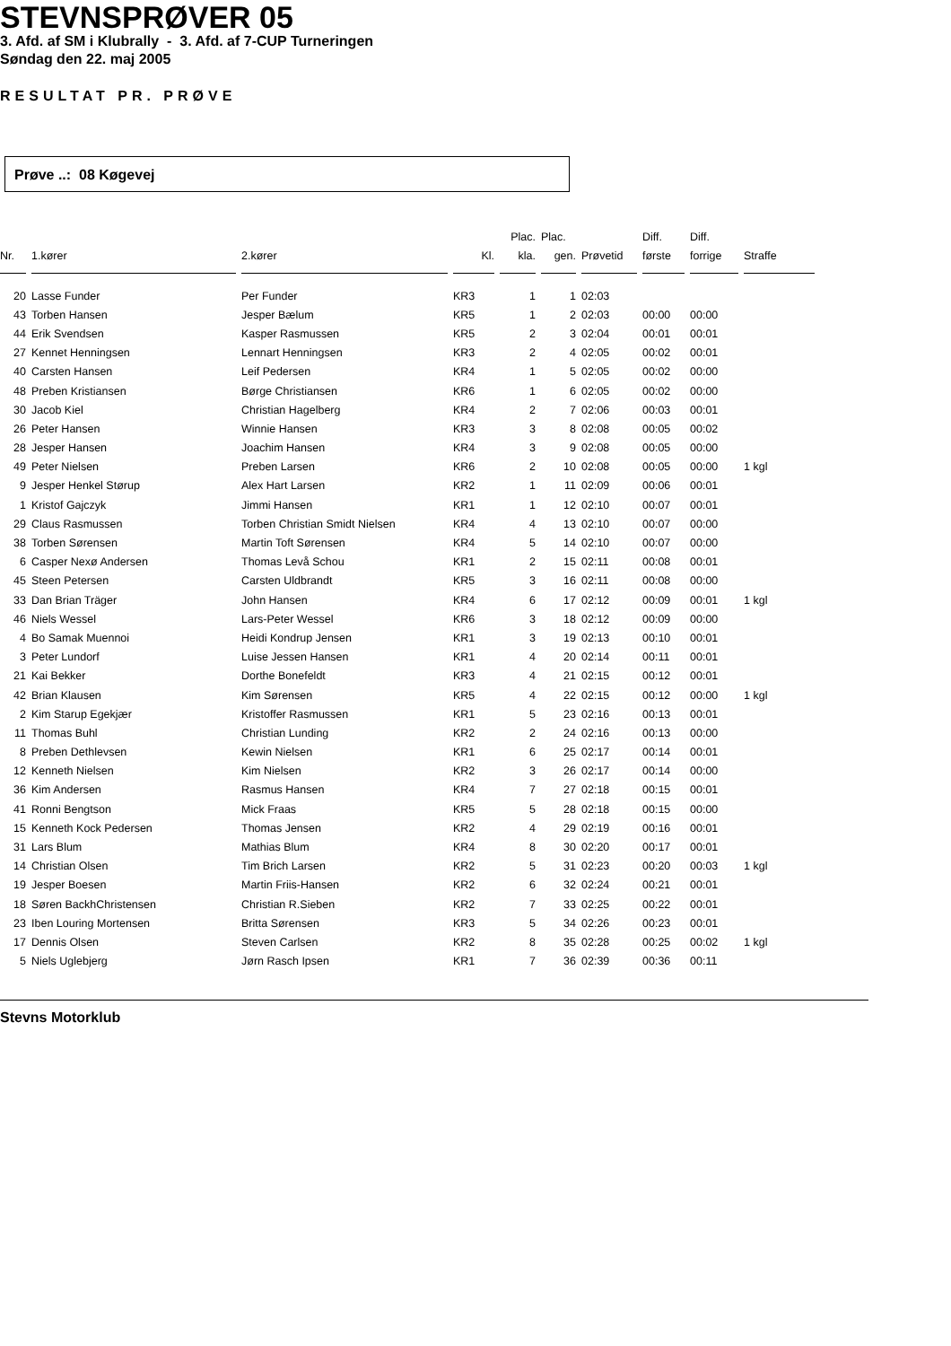STEVNSPRØVER 05
3. Afd. af SM i Klubrally - 3. Afd. af 7-CUP Turneringen
Søndag den 22. maj 2005
RESULTAT PR. PRØVE
Prøve ..: 08 Køgevej
| | | | | Plac. | Plac. | | Diff. | Diff. | |
| --- | --- | --- | --- | --- | --- | --- | --- | --- | --- |
| Nr. | 1.kører | 2.kører | Kl. | kla. | gen. | Prøvetid | første | forrige | Straffe |
| 20 | Lasse Funder | Per Funder | KR3 | 1 | 1 | 02:03 | | | |
| 43 | Torben Hansen | Jesper Bælum | KR5 | 1 | 2 | 02:03 | 00:00 | 00:00 | |
| 44 | Erik Svendsen | Kasper Rasmussen | KR5 | 2 | 3 | 02:04 | 00:01 | 00:01 | |
| 27 | Kennet Henningsen | Lennart Henningsen | KR3 | 2 | 4 | 02:05 | 00:02 | 00:01 | |
| 40 | Carsten Hansen | Leif Pedersen | KR4 | 1 | 5 | 02:05 | 00:02 | 00:00 | |
| 48 | Preben Kristiansen | Børge Christiansen | KR6 | 1 | 6 | 02:05 | 00:02 | 00:00 | |
| 30 | Jacob Kiel | Christian Hagelberg | KR4 | 2 | 7 | 02:06 | 00:03 | 00:01 | |
| 26 | Peter Hansen | Winnie Hansen | KR3 | 3 | 8 | 02:08 | 00:05 | 00:02 | |
| 28 | Jesper Hansen | Joachim Hansen | KR4 | 3 | 9 | 02:08 | 00:05 | 00:00 | |
| 49 | Peter Nielsen | Preben Larsen | KR6 | 2 | 10 | 02:08 | 00:05 | 00:00 | 1 kgl |
| 9 | Jesper Henkel Størup | Alex Hart Larsen | KR2 | 1 | 11 | 02:09 | 00:06 | 00:01 | |
| 1 | Kristof Gajczyk | Jimmi Hansen | KR1 | 1 | 12 | 02:10 | 00:07 | 00:01 | |
| 29 | Claus Rasmussen | Torben Christian Smidt Nielsen | KR4 | 4 | 13 | 02:10 | 00:07 | 00:00 | |
| 38 | Torben Sørensen | Martin Toft Sørensen | KR4 | 5 | 14 | 02:10 | 00:07 | 00:00 | |
| 6 | Casper Nexø Andersen | Thomas Levå Schou | KR1 | 2 | 15 | 02:11 | 00:08 | 00:01 | |
| 45 | Steen Petersen | Carsten Uldbrandt | KR5 | 3 | 16 | 02:11 | 00:08 | 00:00 | |
| 33 | Dan Brian Träger | John Hansen | KR4 | 6 | 17 | 02:12 | 00:09 | 00:01 | 1 kgl |
| 46 | Niels Wessel | Lars-Peter Wessel | KR6 | 3 | 18 | 02:12 | 00:09 | 00:00 | |
| 4 | Bo Samak Muennoi | Heidi Kondrup Jensen | KR1 | 3 | 19 | 02:13 | 00:10 | 00:01 | |
| 3 | Peter Lundorf | Luise Jessen Hansen | KR1 | 4 | 20 | 02:14 | 00:11 | 00:01 | |
| 21 | Kai Bekker | Dorthe Bonefeldt | KR3 | 4 | 21 | 02:15 | 00:12 | 00:01 | |
| 42 | Brian Klausen | Kim Sørensen | KR5 | 4 | 22 | 02:15 | 00:12 | 00:00 | 1 kgl |
| 2 | Kim Starup Egekjær | Kristoffer Rasmussen | KR1 | 5 | 23 | 02:16 | 00:13 | 00:01 | |
| 11 | Thomas Buhl | Christian Lunding | KR2 | 2 | 24 | 02:16 | 00:13 | 00:00 | |
| 8 | Preben Dethlevsen | Kewin Nielsen | KR1 | 6 | 25 | 02:17 | 00:14 | 00:01 | |
| 12 | Kenneth Nielsen | Kim Nielsen | KR2 | 3 | 26 | 02:17 | 00:14 | 00:00 | |
| 36 | Kim Andersen | Rasmus Hansen | KR4 | 7 | 27 | 02:18 | 00:15 | 00:01 | |
| 41 | Ronni Bengtson | Mick Fraas | KR5 | 5 | 28 | 02:18 | 00:15 | 00:00 | |
| 15 | Kenneth Kock Pedersen | Thomas Jensen | KR2 | 4 | 29 | 02:19 | 00:16 | 00:01 | |
| 31 | Lars Blum | Mathias Blum | KR4 | 8 | 30 | 02:20 | 00:17 | 00:01 | |
| 14 | Christian Olsen | Tim Brich Larsen | KR2 | 5 | 31 | 02:23 | 00:20 | 00:03 | 1 kgl |
| 19 | Jesper Boesen | Martin Friis-Hansen | KR2 | 6 | 32 | 02:24 | 00:21 | 00:01 | |
| 18 | Søren BackhChristensen | Christian R.Sieben | KR2 | 7 | 33 | 02:25 | 00:22 | 00:01 | |
| 23 | Iben Louring Mortensen | Britta Sørensen | KR3 | 5 | 34 | 02:26 | 00:23 | 00:01 | |
| 17 | Dennis Olsen | Steven Carlsen | KR2 | 8 | 35 | 02:28 | 00:25 | 00:02 | 1 kgl |
| 5 | Niels Uglebjerg | Jørn Rasch Ipsen | KR1 | 7 | 36 | 02:39 | 00:36 | 00:11 | |
Stevns Motorklub